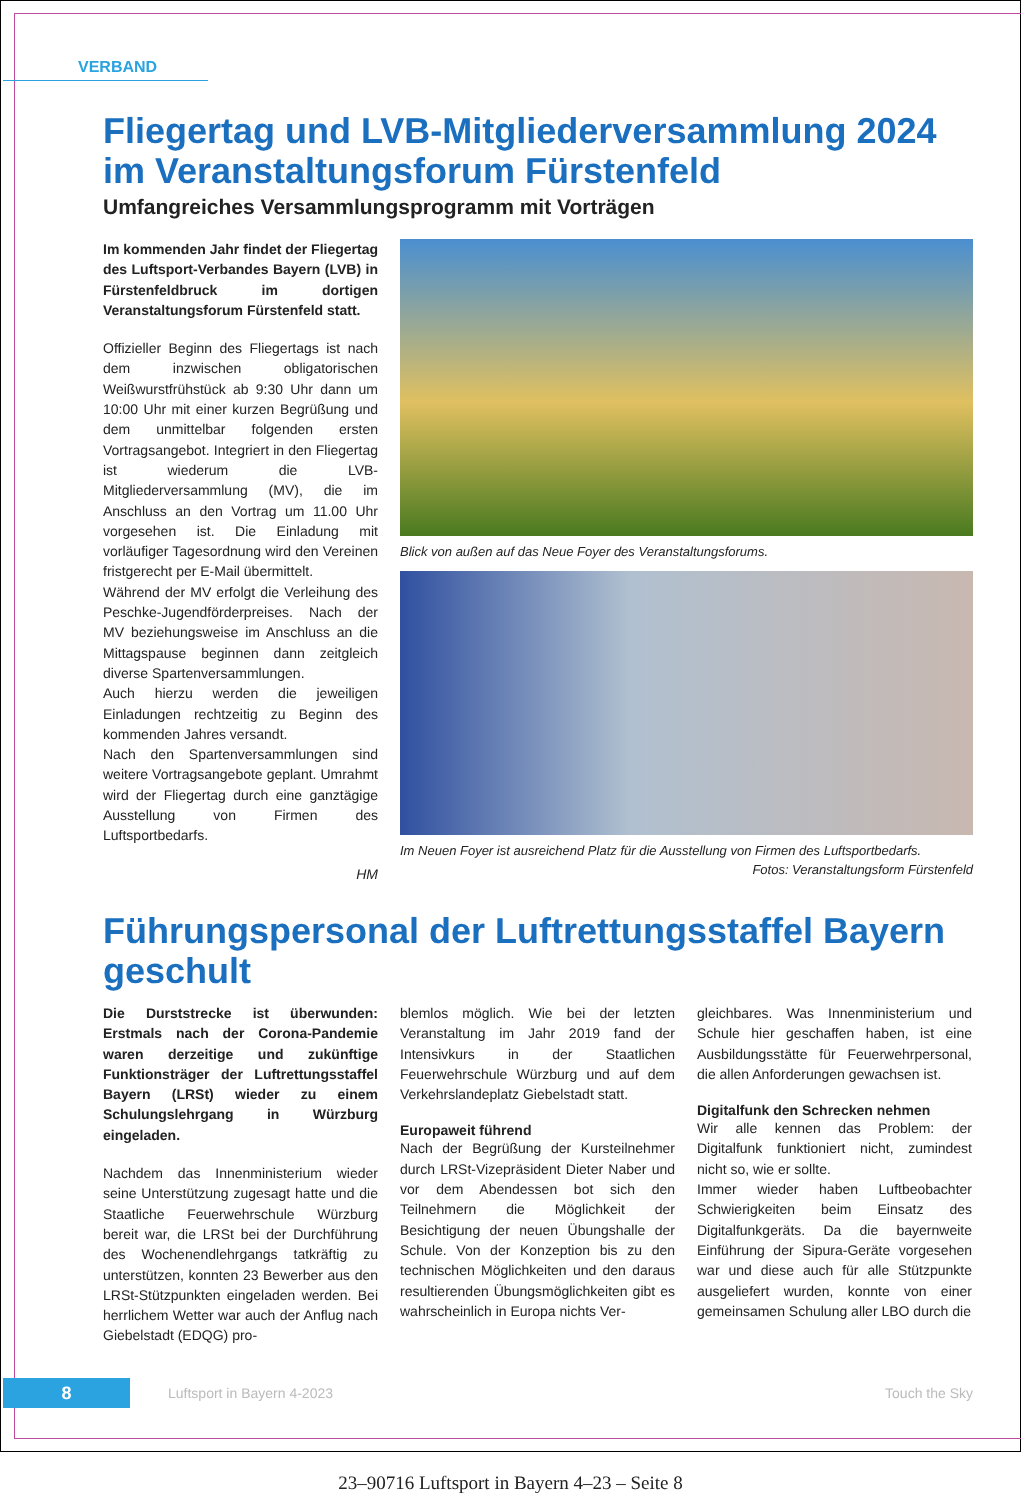VERBAND
Fliegertag und LVB-Mitgliederversammlung 2024 im Veranstaltungsforum Fürstenfeld
Umfangreiches Versammlungsprogramm mit Vorträgen
Im kommenden Jahr findet der Fliegertag des Luftsport-Verbandes Bayern (LVB) in Fürstenfeldbruck im dortigen Veranstaltungsforum Fürstenfeld statt.
Offizieller Beginn des Fliegertags ist nach dem inzwischen obligatorischen Weißwurstfrühstück ab 9:30 Uhr dann um 10:00 Uhr mit einer kurzen Begrüßung und dem unmittelbar folgenden ersten Vortragsangebot. Integriert in den Fliegertag ist wiederum die LVB-Mitgliederversammlung (MV), die im Anschluss an den Vortrag um 11.00 Uhr vorgesehen ist. Die Einladung mit vorläufiger Tagesordnung wird den Vereinen fristgerecht per E-Mail übermittelt.
Während der MV erfolgt die Verleihung des Peschke-Jugendförderpreises. Nach der MV beziehungsweise im Anschluss an die Mittagspause beginnen dann zeitgleich diverse Spartenversammlungen.
Auch hierzu werden die jeweiligen Einladungen rechtzeitig zu Beginn des kommenden Jahres versandt.
Nach den Spartenversammlungen sind weitere Vortragsangebote geplant. Umrahmt wird der Fliegertag durch eine ganztägige Ausstellung von Firmen des Luftsportbedarfs.
HM
Blick von außen auf das Neue Foyer des Veranstaltungsforums.
Im Neuen Foyer ist ausreichend Platz für die Ausstellung von Firmen des Luftsportbedarfs.
Fotos: Veranstaltungsform Fürstenfeld
Führungspersonal der Luftrettungsstaffel Bayern geschult
Die Durststrecke ist überwunden: Erstmals nach der Corona-Pandemie waren derzeitige und zukünftige Funktionsträger der Luftrettungsstaffel Bayern (LRSt) wieder zu einem Schulungslehrgang in Würzburg eingeladen.
Nachdem das Innenministerium wieder seine Unterstützung zugesagt hatte und die Staatliche Feuerwehrschule Würzburg bereit war, die LRSt bei der Durchführung des Wochenendlehrgangs tatkräftig zu unterstützen, konnten 23 Bewerber aus den LRSt-Stützpunkten eingeladen werden. Bei herrlichem Wetter war auch der Anflug nach Giebelstadt (EDQG) pro-
blemlos möglich. Wie bei der letzten Veranstaltung im Jahr 2019 fand der Intensivkurs in der Staatlichen Feuerwehrschule Würzburg und auf dem Verkehrslandeplatz Giebelstadt statt.
Europaweit führend
Nach der Begrüßung der Kursteilnehmer durch LRSt-Vizepräsident Dieter Naber und vor dem Abendessen bot sich den Teilnehmern die Möglichkeit der Besichtigung der neuen Übungshalle der Schule. Von der Konzeption bis zu den technischen Möglichkeiten und den daraus resultierenden Übungsmöglichkeiten gibt es wahrscheinlich in Europa nichts Ver-
gleichbares. Was Innenministerium und Schule hier geschaffen haben, ist eine Ausbildungsstätte für Feuerwehrpersonal, die allen Anforderungen gewachsen ist.
Digitalfunk den Schrecken nehmen
Wir alle kennen das Problem: der Digitalfunk funktioniert nicht, zumindest nicht so, wie er sollte.
Immer wieder haben Luftbeobachter Schwierigkeiten beim Einsatz des Digitalfunkgeräts. Da die bayernweite Einführung der Sipura-Geräte vorgesehen war und diese auch für alle Stützpunkte ausgeliefert wurden, konnte von einer gemeinsamen Schulung aller LBO durch die
8
Luftsport in Bayern 4-2023 Touch the Sky
23–90716 Luftsport in Bayern 4–23 – Seite 8